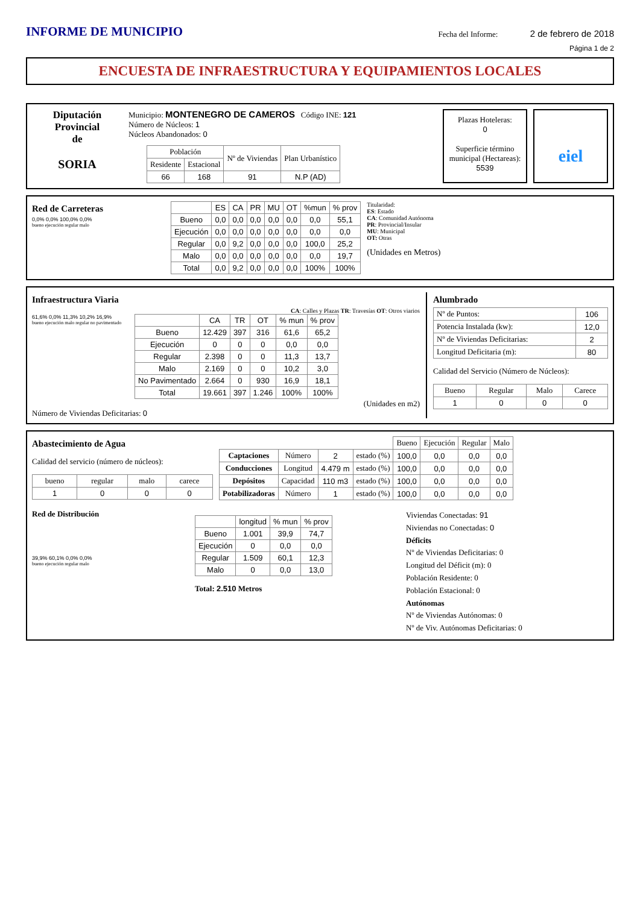INFORME DE MUNICIPIO
Fecha del Informe: 2 de febrero de 2018
Página 1 de 2
ENCUESTA DE INFRAESTRUCTURA Y EQUIPAMIENTOS LOCALES
Diputación
Provincial
de
SORIA
Municipio: MONTENEGRO DE CAMEROS Código INE: 121
Número de Núcleos: 1
Núcleos Abandonados: 0
| Población | | Nº de Viviendas | Plan Urbanístico |
| --- | --- | --- | --- |
| Residente | Estacional | | |
| 66 | 168 | 91 | N.P (AD) |
Plazas Hoteleras:
0
Superficie término municipal (Hectareas):
5539
eiel
Red de Carreteras
0,0% 0,0% 100,0% 0,0%
bueno ejecución regular malo
| | ES | CA | PR | MU | OT | %mun | % prov |
| --- | --- | --- | --- | --- | --- | --- | --- |
| Bueno | 0,0 | 0,0 | 0,0 | 0,0 | 0,0 | 0,0 | 55,1 |
| Ejecución | 0,0 | 0,0 | 0,0 | 0,0 | 0,0 | 0,0 | 0,0 |
| Regular | 0,0 | 9,2 | 0,0 | 0,0 | 0,0 | 100,0 | 25,2 |
| Malo | 0,0 | 0,0 | 0,0 | 0,0 | 0,0 | 0,0 | 19,7 |
| Total | 0,0 | 9,2 | 0,0 | 0,0 | 0,0 | 100% | 100% |
Titularidad:
ES: Estado
CA: Comunidad Autónoma
PR: Provincial/Insular
MU: Municipal
OT: Otras
(Unidades en Metros)
Infraestructura Viaria
CA: Calles y Plazas TR: Travesías OT: Otros viarios
61,6% 0,0% 11,3% 10,2% 16,9%
bueno ejecución malo regular no pavimentado
| | CA | TR | OT | % mun | % prov |
| --- | --- | --- | --- | --- | --- |
| Bueno | 12.429 | 397 | 316 | 61,6 | 65,2 |
| Ejecución | 0 | 0 | 0 | 0,0 | 0,0 |
| Regular | 2.398 | 0 | 0 | 11,3 | 13,7 |
| Malo | 2.169 | 0 | 0 | 10,2 | 3,0 |
| No Pavimentado | 2.664 | 0 | 930 | 16,9 | 18,1 |
| Total | 19.661 | 397 | 1.246 | 100% | 100% |
(Unidades en m2)
Número de Viviendas Deficitarias: 0
Alumbrado
| Nº de Puntos: | 106 |
| Potencia Instalada (kw): | 12,0 |
| Nº de Viviendas Deficitarias: | 2 |
| Longitud Deficitaria (m): | 80 |
Calidad del Servicio (Número de Núcleos):
| Bueno | Regular | Malo | Carece |
| --- | --- | --- | --- |
| 1 | 0 | 0 | 0 |
Abastecimiento de Agua
Calidad del servicio (número de núcleos):
| bueno | regular | malo | carece |
| --- | --- | --- | --- |
| 1 | 0 | 0 | 0 |
| | | | | Bueno | Ejecución | Regular | Malo |
| --- | --- | --- | --- | --- | --- | --- | --- |
| Captaciones | Número | 2 | estado (%) | 100,0 | 0,0 | 0,0 | 0,0 |
| Conducciones | Longitud | 4.479 m | estado (%) | 100,0 | 0,0 | 0,0 | 0,0 |
| Depósitos | Capacidad | 110 m3 | estado (%) | 100,0 | 0,0 | 0,0 | 0,0 |
| Potabilizadoras | Número | 1 | estado (%) | 100,0 | 0,0 | 0,0 | 0,0 |
Red de Distribución
39,9% 60,1% 0,0% 0,0%
bueno ejecución regular malo
| | longitud | % mun | % prov |
| --- | --- | --- | --- |
| Bueno | 1.001 | 39,9 | 74,7 |
| Ejecución | 0 | 0,0 | 0,0 |
| Regular | 1.509 | 60,1 | 12,3 |
| Malo | 0 | 0,0 | 13,0 |
Total: 2.510 Metros
Viviendas Conectadas: 91
Niviendas no Conectadas: 0
Déficits
Nº de Viviendas Deficitarias: 0
Longitud del Déficit (m): 0
Población Residente: 0
Población Estacional: 0
Autónomas
Nº de Viviendas Autónomas: 0
Nº de Viv. Autónomas Deficitarias: 0